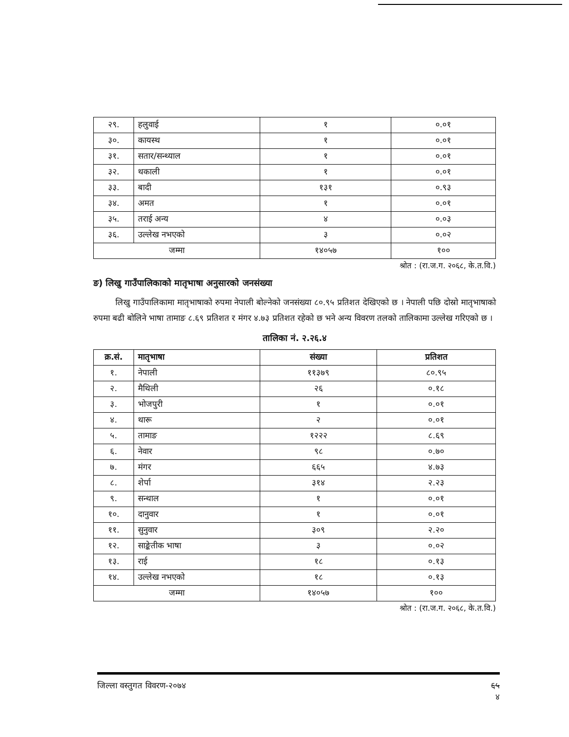| २९. | हलुवाई | १ | ०.०१ |
| ३०. | कायस्थ | १ | ०.०१ |
| ३१. | सतार/सन्थ्याल | १ | ०.०१ |
| ३२. | थकाली | १ | ०.०१ |
| ३३. | बादी | १३१ | ०.९३ |
| ३४. | अमत | १ | ०.०१ |
| ३५. | तराई अन्य | ४ | ०.०३ |
| ३६. | उल्लेख नभएको | ३ | ०.०२ |
| जम्मा | | १४०५७ | १०० |
श्रोत : (रा.ज.ग. २०६८, के.त.वि.)
ङ) लिखु गाउँपालिकाको मातृभाषा अनुसारको जनसंख्या
लिखु गाउँपालिकामा मातृभाषाको रुपमा नेपाली बोल्नेको जनसंख्या ८०.९५ प्रतिशत देखिएको छ । नेपाली पछि दोस्रो मातृभाषाको रुपमा बढी बोलिने भाषा तामाङ ८.६९ प्रतिशत र मंगर ४.७३ प्रतिशत रहेको छ भने अन्य विवरण तलको तालिकामा उल्लेख गरिएको छ ।
तालिका नं. २.२६.४
| क्र.सं. | मातृभाषा | संख्या | प्रतिशत |
| --- | --- | --- | --- |
| १. | नेपाली | ११३७९ | ८०.९५ |
| २. | मैथिली | २६ | ०.१८ |
| ३. | भोजपुरी | १ | ०.०१ |
| ४. | थारू | २ | ०.०१ |
| ५. | तामाङ | १२२२ | ८.६९ |
| ६. | नेवार | ९८ | ०.७० |
| ७. | मंगर | ६६५ | ४.७३ |
| ८. | शेर्पा | ३१४ | २.२३ |
| ९. | सन्थाल | १ | ०.०१ |
| १०. | दानुवार | १ | ०.०१ |
| ११. | सुनुवार | ३०९ | २.२० |
| १२. | साङ्केतीक भाषा | ३ | ०.०२ |
| १३. | राई | १८ | ०.१३ |
| १४. | उल्लेख नभएको | १८ | ०.१३ |
| जम्मा | | १४०५७ | १०० |
श्रोत : (रा.ज.ग. २०६८, के.त.वि.)
जिल्ला वस्तुगत विवरण-२०७४ ६५
४